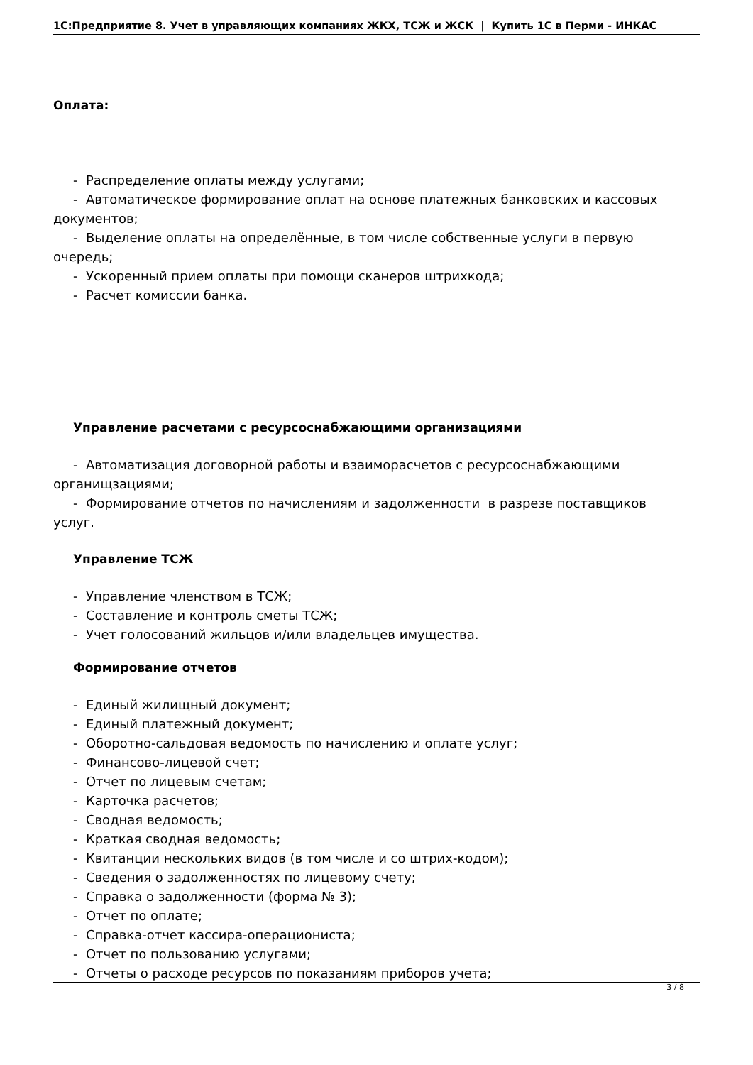1С:Предприятие 8. Учет в управляющих компаниях ЖКХ, ТСЖ и ЖСК | Купить 1С в Перми - ИНКАС
Оплата:
- Распределение оплаты между услугами;
- Автоматическое формирование оплат на основе платежных банковских и кассовых
документов;
- Выделение оплаты на определённые, в том числе собственные услуги в первую
очередь;
- Ускоренный прием оплаты при помощи сканеров штрихкода;
- Расчет комиссии банка.
Управление расчетами с ресурсоснабжающими организациями
- Автоматизация договорной работы и взаиморасчетов с ресурсоснабжающими
органищзациями;
- Формирование отчетов по начислениям и задолженности в разрезе поставщиков
услуг.
Управление ТСЖ
- Управление членством в ТСЖ;
- Составление и контроль сметы ТСЖ;
- Учет голосований жильцов и/или владельцев имущества.
Формирование отчетов
- Единый жилищный документ;
- Единый платежный документ;
- Оборотно-сальдовая ведомость по начислению и оплате услуг;
- Финансово-лицевой счет;
- Отчет по лицевым счетам;
- Карточка расчетов;
- Сводная ведомость;
- Краткая сводная ведомость;
- Квитанции нескольких видов (в том числе и со штрих-кодом);
- Сведения о задолженностях по лицевому счету;
- Справка о задолженности (форма № 3);
- Отчет по оплате;
- Справка-отчет кассира-операциониста;
- Отчет по пользованию услугами;
- Отчеты о расходе ресурсов по показаниям приборов учета;
3 / 8